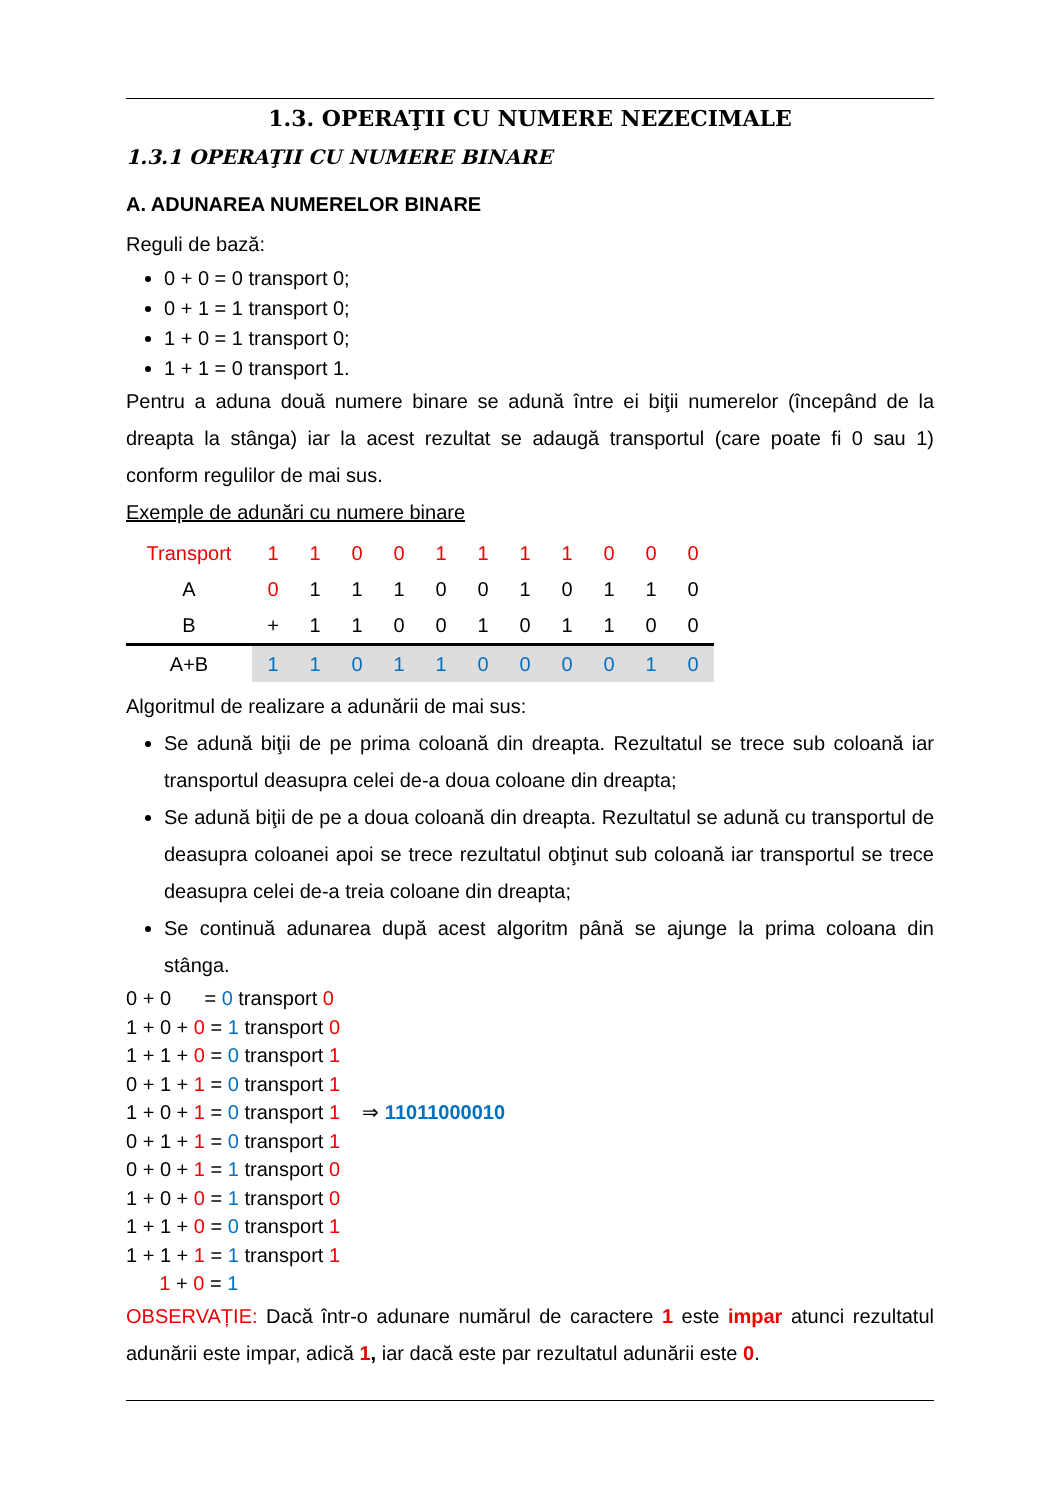1.3. OPERAŢII CU NUMERE NEZECIMALE
1.3.1 OPERAŢII CU NUMERE BINARE
A. ADUNAREA NUMERELOR BINARE
Reguli de bază:
0 + 0 = 0 transport 0;
0 + 1 = 1 transport 0;
1 + 0 = 1 transport 0;
1 + 1 = 0 transport 1.
Pentru a aduna două numere binare se adună între ei biţii numerelor (începând de la dreapta la stânga) iar la acest rezultat se adaugă transportul (care poate fi 0 sau 1) conform regulilor de mai sus.
Exemple de adunări cu numere binare
| Transport | | | 1 | 1 | 0 | 0 | 1 | 1 | 1 | 1 | 0 | 0 | 0 |
| | A | | 0 | 1 | 1 | 1 | 0 | 0 | 1 | 0 | 1 | 1 | 0 |
| | B | | + | 1 | 1 | 0 | 0 | 1 | 0 | 1 | 1 | 0 | 0 |
| A+B | | | 1 | 1 | 0 | 1 | 1 | 0 | 0 | 0 | 0 | 1 | 0 |
Algoritmul de realizare a adunării de mai sus:
Se adună biţii de pe prima coloană din dreapta. Rezultatul se trece sub coloană iar transportul deasupra celei de-a doua coloane din dreapta;
Se adună biţii de pe a doua coloană din dreapta. Rezultatul se adună cu transportul de deasupra coloanei apoi se trece rezultatul obţinut sub coloană iar transportul se trece deasupra celei de-a treia coloane din dreapta;
Se continuă adunarea după acest algoritm până se ajunge la prima coloana din stânga.
0 + 0 = 0 transport 0
1 + 0 + 0 = 1 transport 0
1 + 1 + 0 = 0 transport 1
0 + 1 + 1 = 0 transport 1
1 + 0 + 1 = 0 transport 1 ⇒ 11011000010
0 + 1 + 1 = 0 transport 1
0 + 0 + 1 = 1 transport 0
1 + 0 + 0 = 1 transport 0
1 + 1 + 0 = 0 transport 1
1 + 1 + 1 = 1 transport 1
1 + 0 = 1
OBSERVAȚIE: Dacă într-o adunare numărul de caractere 1 este impar atunci rezultatul adunării este impar, adică 1, iar dacă este par rezultatul adunării este 0.